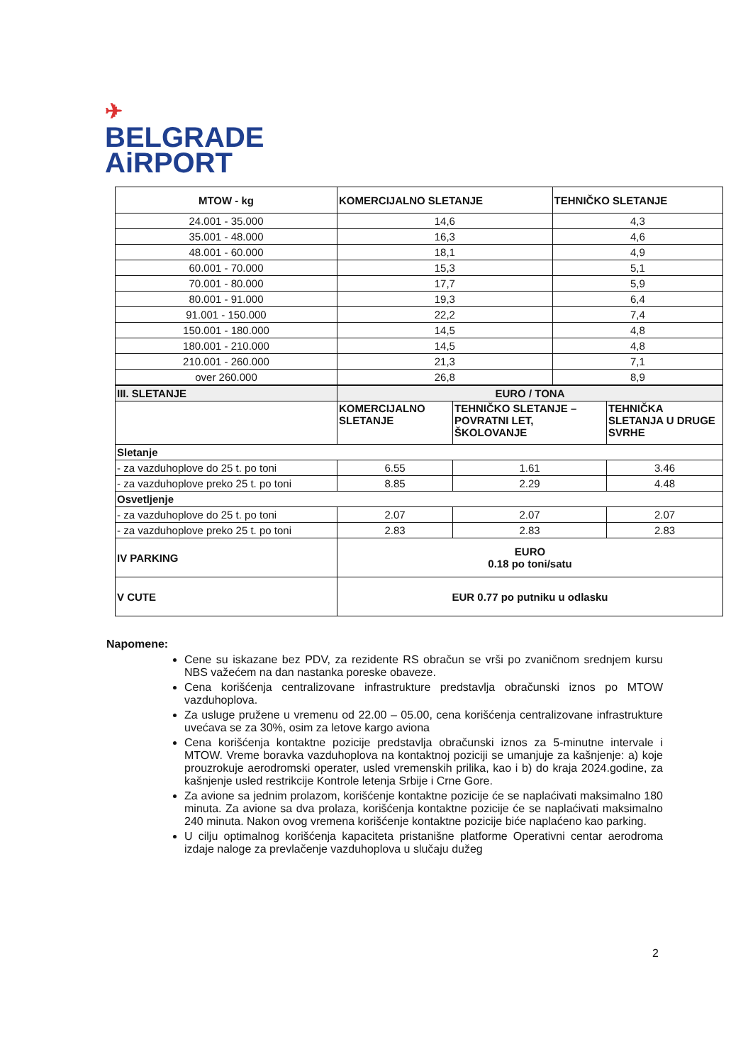✈
BELGRADE
AiRPORT
| MTOW - kg | KOMERCIJALNO SLETANJE | TEHNIČKO SLETANJE |
| --- | --- | --- |
| 24.001 - 35.000 | 14,6 | 4,3 |
| 35.001 - 48.000 | 16,3 | 4,6 |
| 48.001 - 60.000 | 18,1 | 4,9 |
| 60.001 - 70.000 | 15,3 | 5,1 |
| 70.001 - 80.000 | 17,7 | 5,9 |
| 80.001 - 91.000 | 19,3 | 6,4 |
| 91.001 - 150.000 | 22,2 | 7,4 |
| 150.001 - 180.000 | 14,5 | 4,8 |
| 180.001 - 210.000 | 14,5 | 4,8 |
| 210.001 - 260.000 | 21,3 | 7,1 |
| over 260.000 | 26,8 | 8,9 |
| III. SLETANJE | EURO / TONA | | |
| | KOMERCIJALNO SLETANJE | TEHNIČKO SLETANJE – POVRATNI LET, ŠKOLOVANJE | TEHNIČKA SLETANJA U DRUGE SVRHE |
| Sletanje | | | |
| - za vazduhoplove do 25 t. po toni | 6.55 | 1.61 | 3.46 |
| - za vazduhoplove preko 25 t. po toni | 8.85 | 2.29 | 4.48 |
| Osvetljenje | | | |
| - za vazduhoplove do 25 t. po toni | 2.07 | 2.07 | 2.07 |
| - za vazduhoplove preko 25 t. po toni | 2.83 | 2.83 | 2.83 |
| IV PARKING | EURO 0.18 po toni/satu | | |
| V CUTE | EUR 0.77 po putniku u odlasku | | |
Napomene:
Cene su iskazane bez PDV, za rezidente RS obračun se vrši po zvaničnom srednjem kursu NBS važećem na dan nastanka poreske obaveze.
Cena korišćenja centralizovane infrastrukture predstavlja obračunski iznos po MTOW vazduhoplova.
Za usluge pružene u vremenu od 22.00 – 05.00, cena korišćenja centralizovane infrastrukture uvećava se za 30%, osim za letove kargo aviona
Cena korišćenja kontaktne pozicije predstavlja obračunski iznos za 5-minutne intervale i MTOW. Vreme boravka vazduhoplova na kontaktnoj poziciji se umanjuje za kašnjenje: a) koje prouzrokuje aerodromski operater, usled vremenskih prilika, kao i b) do kraja 2024.godine, za kašnjenje usled restrikcije Kontrole letenja Srbije i Crne Gore.
Za avione sa jednim prolazom, korišćenje kontaktne pozicije će se naplaćivati maksimalno 180 minuta. Za avione sa dva prolaza, korišćenja kontaktne pozicije će se naplaćivati maksimalno 240 minuta. Nakon ovog vremena korišćenje kontaktne pozicije biće naplaćeno kao parking.
U cilju optimalnog korišćenja kapaciteta pristanišne platforme Operativni centar aerodroma izdaje naloge za prevlačenje vazduhoplova u slučaju dužeg
2